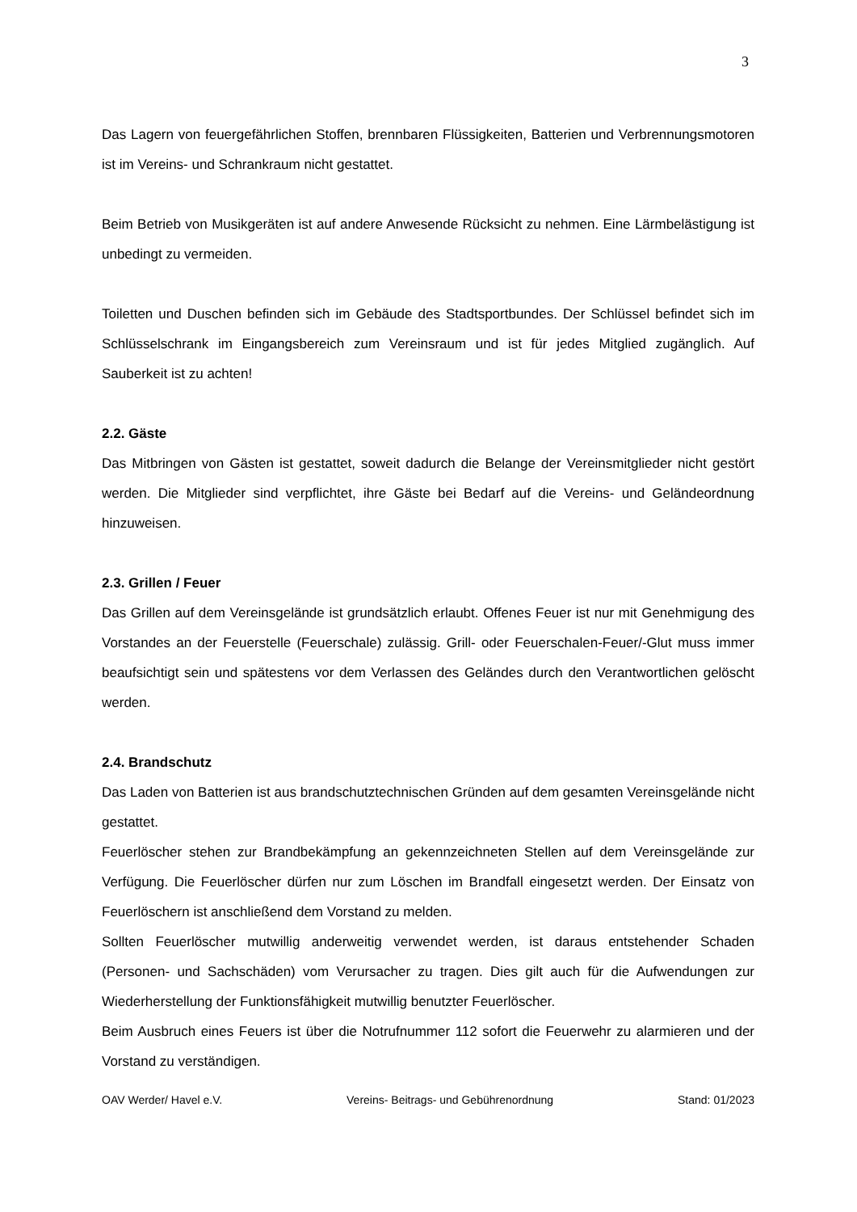3
Das Lagern von feuergefährlichen Stoffen, brennbaren Flüssigkeiten, Batterien und Verbrennungsmotoren ist im Vereins- und Schrankraum nicht gestattet.
Beim Betrieb von Musikgeräten ist auf andere Anwesende Rücksicht zu nehmen. Eine Lärmbelästigung ist unbedingt zu vermeiden.
Toiletten und Duschen befinden sich im Gebäude des Stadtsportbundes. Der Schlüssel befindet sich im Schlüsselschrank im Eingangsbereich zum Vereinsraum und ist für jedes Mitglied zugänglich. Auf Sauberkeit ist zu achten!
2.2. Gäste
Das Mitbringen von Gästen ist gestattet, soweit dadurch die Belange der Vereinsmitglieder nicht gestört werden. Die Mitglieder sind verpflichtet, ihre Gäste bei Bedarf auf die Vereins- und Geländeordnung hinzuweisen.
2.3. Grillen / Feuer
Das Grillen auf dem Vereinsgelände ist grundsätzlich erlaubt. Offenes Feuer ist nur mit Genehmigung des Vorstandes an der Feuerstelle (Feuerschale) zulässig. Grill- oder Feuerschalen-Feuer/-Glut muss immer beaufsichtigt sein und spätestens vor dem Verlassen des Geländes durch den Verantwortlichen gelöscht werden.
2.4. Brandschutz
Das Laden von Batterien ist aus brandschutztechnischen Gründen auf dem gesamten Vereinsgelände nicht gestattet.
Feuerlöscher stehen zur Brandbekämpfung an gekennzeichneten Stellen auf dem Vereinsgelände zur Verfügung. Die Feuerlöscher dürfen nur zum Löschen im Brandfall eingesetzt werden. Der Einsatz von Feuerlöschern ist anschließend dem Vorstand zu melden.
Sollten Feuerlöscher mutwillig anderweitig verwendet werden, ist daraus entstehender Schaden (Personen- und Sachschäden) vom Verursacher zu tragen. Dies gilt auch für die Aufwendungen zur Wiederherstellung der Funktionsfähigkeit mutwillig benutzter Feuerlöscher.
Beim Ausbruch eines Feuers ist über die Notrufnummer 112 sofort die Feuerwehr zu alarmieren und der Vorstand zu verständigen.
OAV Werder/ Havel e.V. Vereins- Beitrags- und Gebührenordnung Stand: 01/2023